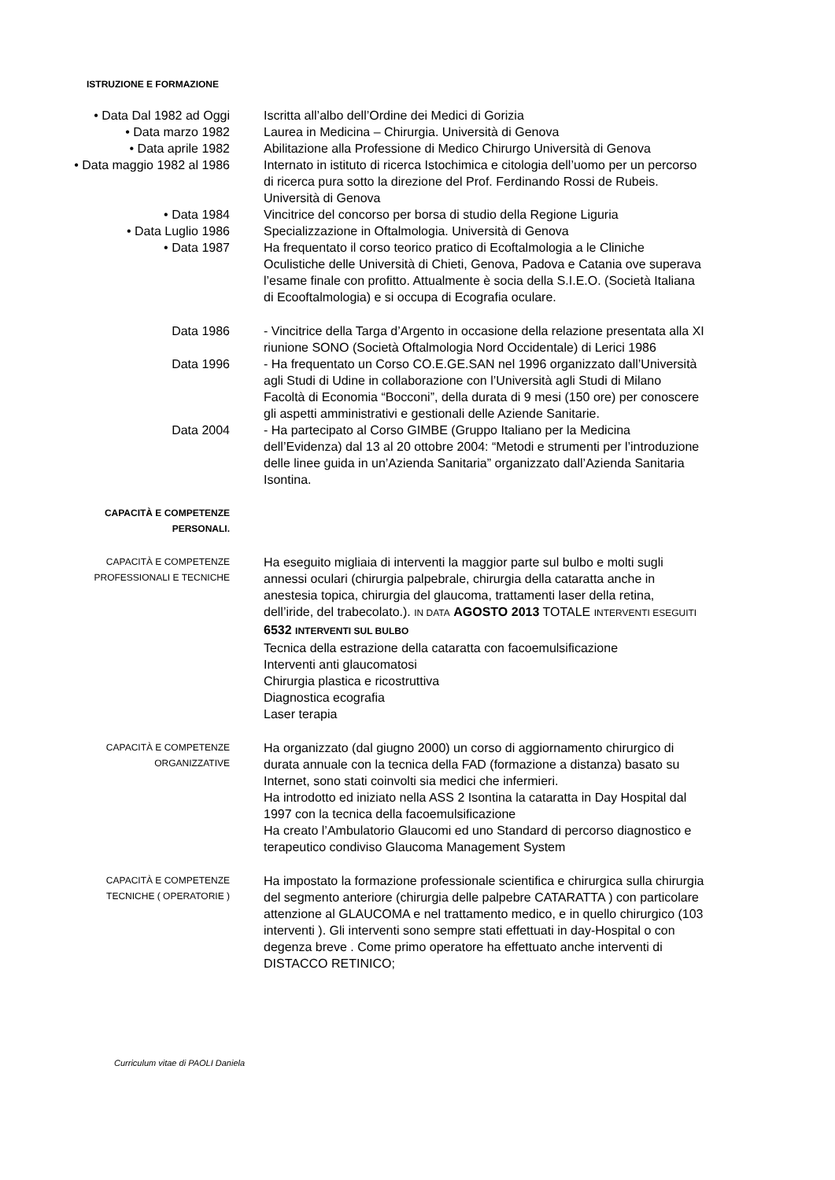ISTRUZIONE E FORMAZIONE
• Data Dal 1982 ad Oggi Iscritta all’albo dell’Ordine dei Medici di Gorizia
• Data marzo 1982 Laurea in Medicina – Chirurgia. Università di Genova
• Data aprile 1982 Abilitazione alla Professione di Medico Chirurgo Università di Genova
• Data maggio 1982 al 1986 Internato in istituto di ricerca Istochimica e citologia dell’uomo per un percorso di ricerca pura sotto la direzione del Prof. Ferdinando Rossi de Rubeis. Università di Genova
• Data 1984 Vincitrice del concorso per borsa di studio della Regione Liguria
• Data Luglio 1986 Specializzazione in Oftalmologia. Università di Genova
• Data 1987 Ha frequentato il corso teorico pratico di Ecoftalmologia a le Cliniche Oculistiche delle Università di Chieti, Genova, Padova e Catania ove superava l’esame finale con profitto. Attualmente è socia della S.I.E.O. (Società Italiana di Ecooftalmologia) e si occupa di Ecografia oculare.
Data 1986 - Vincitrice della Targa d’Argento in occasione della relazione presentata alla XI riunione SONO (Società Oftalmologia Nord Occidentale) di Lerici 1986
Data 1996 - Ha frequentato un Corso CO.E.GE.SAN nel 1996 organizzato dall’Università agli Studi di Udine in collaborazione con l’Università agli Studi di Milano Facoltà di Economia “Bocconi”, della durata di 9 mesi (150 ore) per conoscere gli aspetti amministrativi e gestionali delle Aziende Sanitarie.
Data 2004 - Ha partecipato al Corso GIMBE (Gruppo Italiano per la Medicina dell’Evidenza) dal 13 al 20 ottobre 2004: “Metodi e strumenti per l’introduzione delle linee guida in un’Azienda Sanitaria” organizzato dall’Azienda Sanitaria Isontina.
CAPACITÀ E COMPETENZE
PERSONALI.
CAPACITÀ E COMPETENZE
PROFESSIONALI E TECNICHE
Ha eseguito migliaia di interventi la maggior parte sul bulbo e molti sugli annessi oculari (chirurgia palpebrale, chirurgia della cataratta anche in anestesia topica, chirurgia del glaucoma, trattamenti laser della retina, dell’iride, del trabecolato.). IN DATA AGOSTO 2013 TOTALE INTERVENTI ESEGUITI 6532 INTERVENTI SUL BULBO
Tecnica della estrazione della cataratta con facoemulsificazione
Interventi anti glaucomatosi
Chirurgia plastica e ricostruttiva
Diagnostica ecografia
Laser terapia
CAPACITÀ E COMPETENZE
ORGANIZZATIVE
Ha organizzato (dal giugno 2000) un corso di aggiornamento chirurgico di durata annuale con la tecnica della FAD (formazione a distanza) basato su Internet, sono stati coinvolti sia medici che infermieri.
Ha introdotto ed iniziato nella ASS 2 Isontina la cataratta in Day Hospital dal 1997 con la tecnica della facoemulsificazione
Ha creato l’Ambulatorio Glaucomi ed uno Standard di percorso diagnostico e terapeutico condiviso Glaucoma Management System
CAPACITÀ E COMPETENZE
TECNICHE ( OPERATORIE )
Ha impostato la formazione professionale scientifica e chirurgica sulla chirurgia del segmento anteriore (chirurgia delle palpebre CATARATTA ) con particolare attenzione al GLAUCOMA e nel trattamento medico, e in quello chirurgico (103 interventi ). Gli interventi sono sempre stati effettuati in day-Hospital o con degenza breve . Come primo operatore ha effettuato anche interventi di DISTACCO RETINICO;
Curriculum vitae di PAOLI Daniela